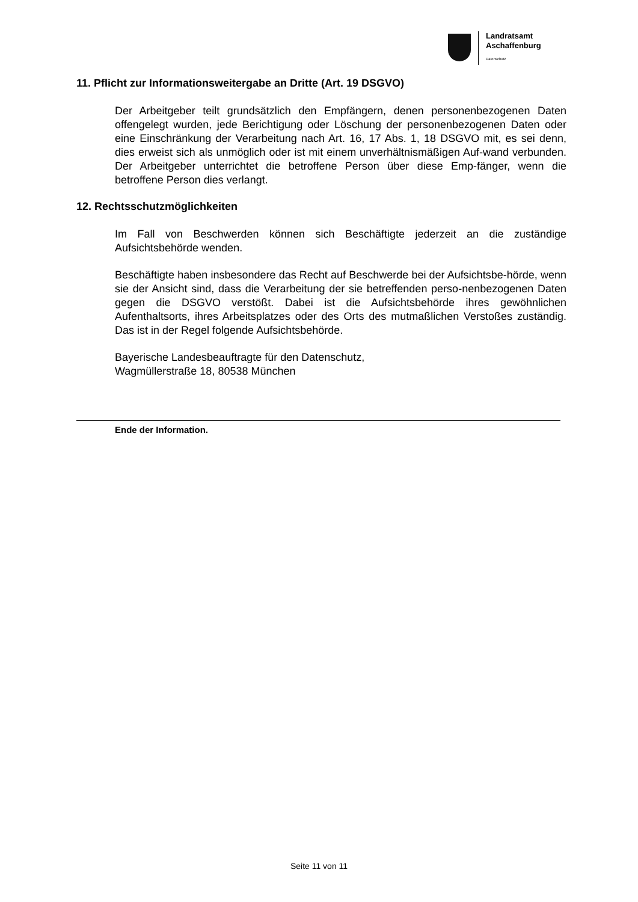Landratsamt
Aschaffenburg
Datenschutz
11. Pflicht zur Informationsweitergabe an Dritte (Art. 19 DSGVO)
Der Arbeitgeber teilt grundsätzlich den Empfängern, denen personenbezogenen Daten offengelegt wurden, jede Berichtigung oder Löschung der personenbezogenen Daten oder eine Einschränkung der Verarbeitung nach Art. 16, 17 Abs. 1, 18 DSGVO mit, es sei denn, dies erweist sich als unmöglich oder ist mit einem unverhältnismäßigen Auf-wand verbunden. Der Arbeitgeber unterrichtet die betroffene Person über diese Emp-fänger, wenn die betroffene Person dies verlangt.
12. Rechtsschutzmöglichkeiten
Im Fall von Beschwerden können sich Beschäftigte jederzeit an die zuständige Aufsichtsbehörde wenden.
Beschäftigte haben insbesondere das Recht auf Beschwerde bei der Aufsichtsbe-hörde, wenn sie der Ansicht sind, dass die Verarbeitung der sie betreffenden perso-nenbezogenen Daten gegen die DSGVO verstößt. Dabei ist die Aufsichtsbehörde ihres gewöhnlichen Aufenthaltsorts, ihres Arbeitsplatzes oder des Orts des mutmaßlichen Verstoßes zuständig. Das ist in der Regel folgende Aufsichtsbehörde.
Bayerische Landesbeauftragte für den Datenschutz,
Wagmüllerstraße 18, 80538 München
Ende der Information.
Seite 11 von 11